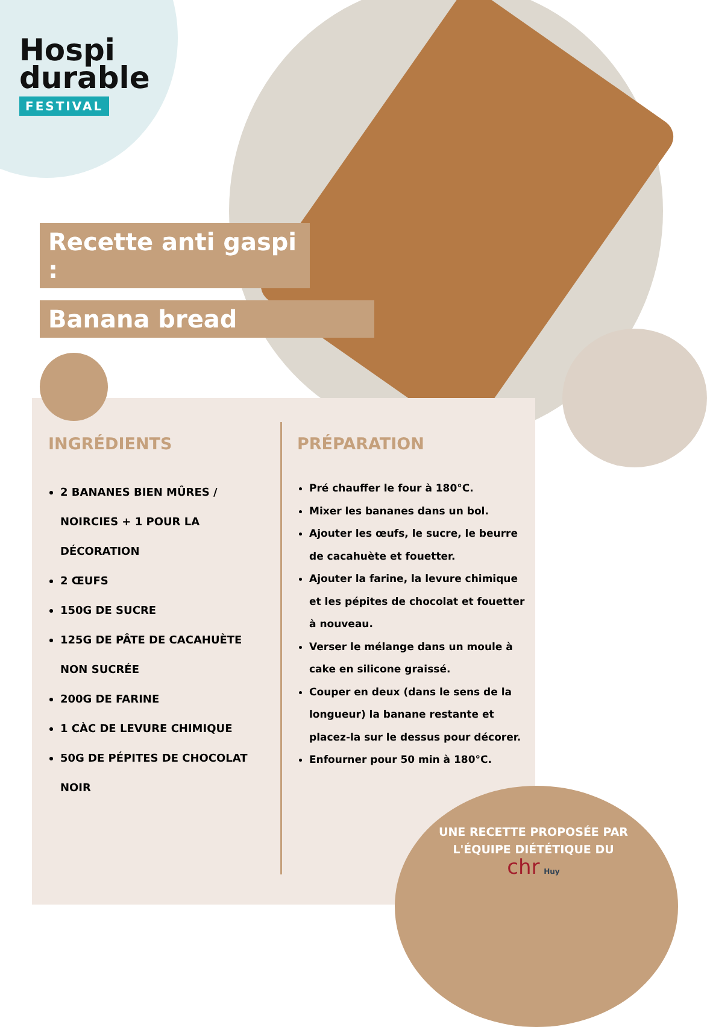Hospi
durable
FESTIVAL
Recette anti gaspi :
Banana bread
INGRÉDIENTS
2 BANANES BIEN MÛRES / NOIRCIES + 1 POUR LA DÉCORATION
2 ŒUFS
150G DE SUCRE
125G DE PÂTE DE CACAHUÈTE NON SUCRÉE
200G DE FARINE
1 CÀC DE LEVURE CHIMIQUE
50G DE PÉPITES DE CHOCOLAT NOIR
PRÉPARATION
Pré chauffer le four à 180°C.
Mixer les bananes dans un bol.
Ajouter les œufs, le sucre, le beurre de cacahuète et fouetter.
Ajouter la farine, la levure chimique et les pépites de chocolat et fouetter à nouveau.
Verser le mélange dans un moule à cake en silicone graissé.
Couper en deux (dans le sens de la longueur) la banane restante et placez-la sur le dessus pour décorer.
Enfourner pour 50 min à 180°C.
UNE RECETTE PROPOSÉE PAR L'ÉQUIPE DIÉTÉTIQUE DU
chr Huy